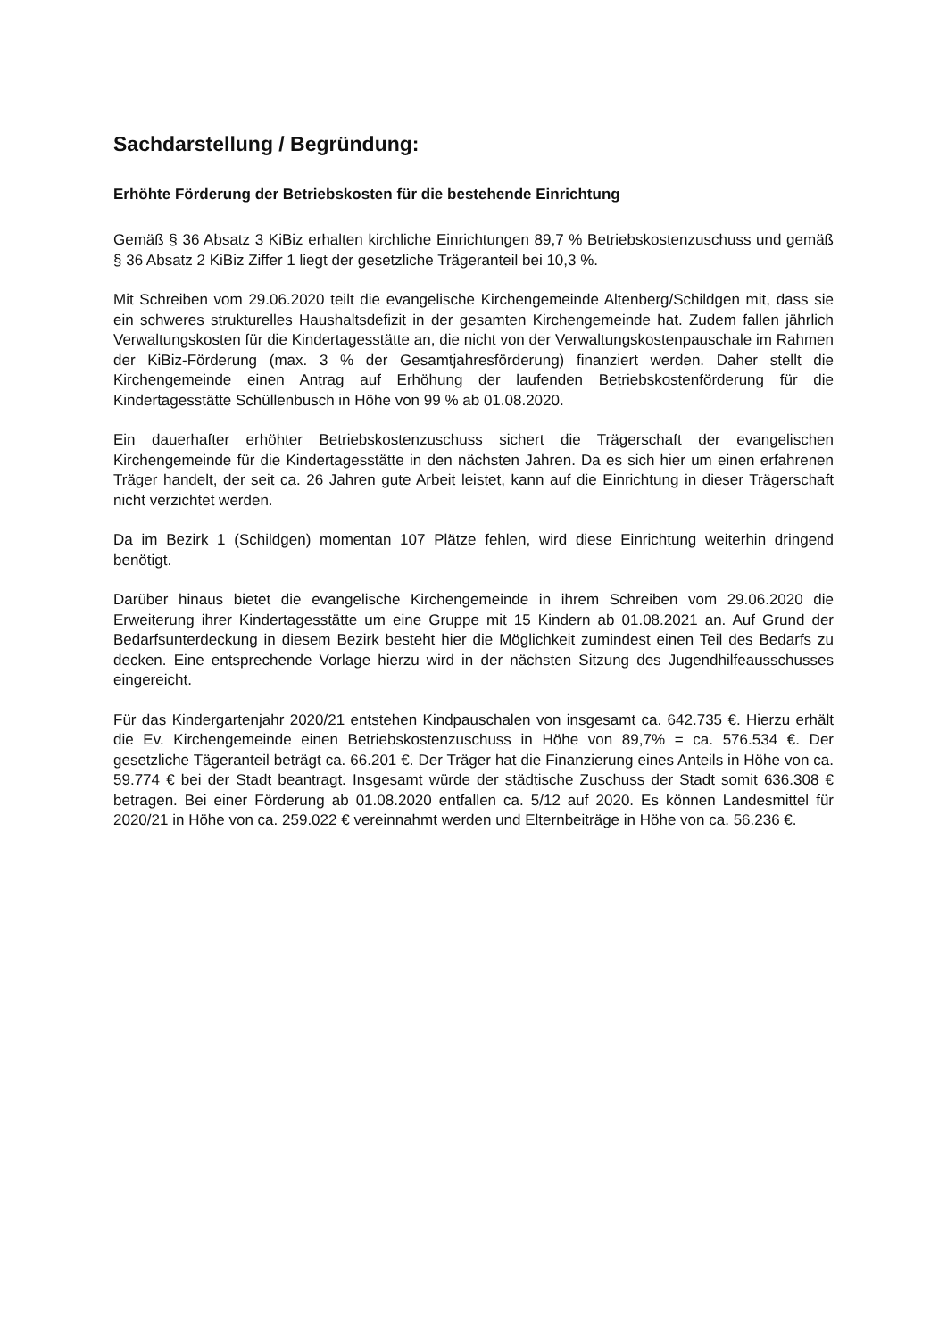Sachdarstellung / Begründung:
Erhöhte Förderung der Betriebskosten für die bestehende Einrichtung
Gemäß § 36 Absatz 3 KiBiz erhalten kirchliche Einrichtungen 89,7 % Betriebskostenzuschuss und gemäß § 36 Absatz 2 KiBiz Ziffer 1 liegt der gesetzliche Trägeranteil bei 10,3 %.
Mit Schreiben vom 29.06.2020 teilt die evangelische Kirchengemeinde Altenberg/Schildgen mit, dass sie ein schweres strukturelles Haushaltsdefizit in der gesamten Kirchengemeinde hat. Zudem fallen jährlich Verwaltungskosten für die Kindertagesstätte an, die nicht von der Verwaltungskostenpauschale im Rahmen der KiBiz-Förderung (max. 3 % der Gesamtjahresförderung) finanziert werden. Daher stellt die Kirchengemeinde einen Antrag auf Erhöhung der laufenden Betriebskostenförderung für die Kindertagesstätte Schüllenbusch in Höhe von 99 % ab 01.08.2020.
Ein dauerhafter erhöhter Betriebskostenzuschuss sichert die Trägerschaft der evangelischen Kirchengemeinde für die Kindertagesstätte in den nächsten Jahren. Da es sich hier um einen erfahrenen Träger handelt, der seit ca. 26 Jahren gute Arbeit leistet, kann auf die Einrichtung in dieser Trägerschaft nicht verzichtet werden.
Da im Bezirk 1 (Schildgen) momentan 107 Plätze fehlen, wird diese Einrichtung weiterhin dringend benötigt.
Darüber hinaus bietet die evangelische Kirchengemeinde in ihrem Schreiben vom 29.06.2020 die Erweiterung ihrer Kindertagesstätte um eine Gruppe mit 15 Kindern ab 01.08.2021 an. Auf Grund der Bedarfsunterdeckung in diesem Bezirk besteht hier die Möglichkeit zumindest einen Teil des Bedarfs zu decken. Eine entsprechende Vorlage hierzu wird in der nächsten Sitzung des Jugendhilfeausschusses eingereicht.
Für das Kindergartenjahr 2020/21 entstehen Kindpauschalen von insgesamt ca. 642.735 €. Hierzu erhält die Ev. Kirchengemeinde einen Betriebskostenzuschuss in Höhe von 89,7% = ca. 576.534 €. Der gesetzliche Tägeranteil beträgt ca. 66.201 €. Der Träger hat die Finanzierung eines Anteils in Höhe von ca. 59.774 € bei der Stadt beantragt. Insgesamt würde der städtische Zuschuss der Stadt somit 636.308 € betragen. Bei einer Förderung ab 01.08.2020 entfallen ca. 5/12 auf 2020. Es können Landesmittel für 2020/21 in Höhe von ca. 259.022 € vereinnahmt werden und Elternbeiträge in Höhe von ca. 56.236 €.